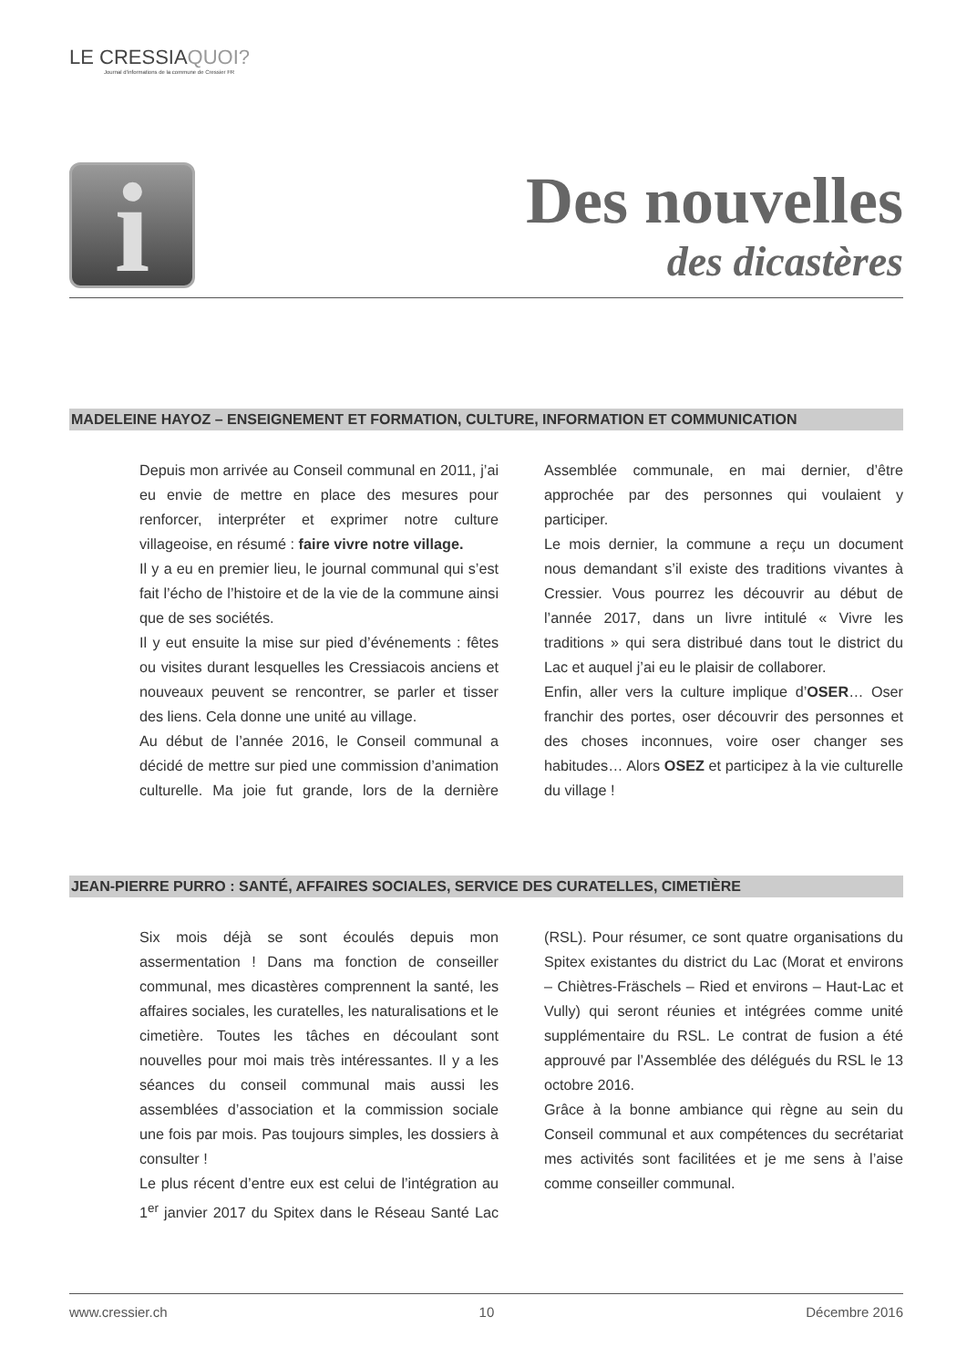LE CRESSIAQUOI?
Journal d'informations de la commune de Cressier FR
i
Des nouvelles
des dicastères
MADELEINE HAYOZ – ENSEIGNEMENT ET FORMATION, CULTURE, INFORMATION ET COMMUNICATION
Depuis mon arrivée au Conseil communal en 2011, j’ai eu envie de mettre en place des mesures pour renforcer, interpréter et exprimer notre culture villageoise, en résumé : faire vivre notre village.
Il y a eu en premier lieu, le journal communal qui s’est fait l’écho de l’histoire et de la vie de la commune ainsi que de ses sociétés.
Il y eut ensuite la mise sur pied d’événements : fêtes ou visites durant lesquelles les Cressiacois anciens et nouveaux peuvent se rencontrer, se parler et tisser des liens. Cela donne une unité au village.
Au début de l’année 2016, le Conseil communal a décidé de mettre sur pied une commission d’animation culturelle. Ma joie fut grande, lors de la dernière Assemblée communale, en mai dernier, d’être approchée par des personnes qui voulaient y participer.
Le mois dernier, la commune a reçu un document nous demandant s’il existe des traditions vivantes à Cressier. Vous pourrez les découvrir au début de l’année 2017, dans un livre intitulé « Vivre les traditions » qui sera distribué dans tout le district du Lac et auquel j’ai eu le plaisir de collaborer.
Enfin, aller vers la culture implique d’OSER… Oser franchir des portes, oser découvrir des personnes et des choses inconnues, voire oser changer ses habitudes… Alors OSEZ et participez à la vie culturelle du village !
JEAN-PIERRE PURRO : SANTÉ, AFFAIRES SOCIALES, SERVICE DES CURATELLES, CIMETIÈRE
Six mois déjà se sont écoulés depuis mon assermentation ! Dans ma fonction de conseiller communal, mes dicastères comprennent la santé, les affaires sociales, les curatelles, les naturalisations et le cimetière. Toutes les tâches en découlant sont nouvelles pour moi mais très intéressantes. Il y a les séances du conseil communal mais aussi les assemblées d’association et la commission sociale une fois par mois. Pas toujours simples, les dossiers à consulter !
Le plus récent d’entre eux est celui de l’intégration au 1<sup>er</sup> janvier 2017 du Spitex dans le Réseau Santé Lac (RSL). Pour résumer, ce sont quatre organisations du Spitex existantes du district du Lac (Morat et environs – Chiètres-Fräschels – Ried et environs – Haut-Lac et Vully) qui seront réunies et intégrées comme unité supplémentaire du RSL. Le contrat de fusion a été approuvé par l’Assemblée des délégués du RSL le 13 octobre 2016.
Grâce à la bonne ambiance qui règne au sein du Conseil communal et aux compétences du secrétariat mes activités sont facilitées et je me sens à l’aise comme conseiller communal.
www.cressier.ch 10 Décembre 2016